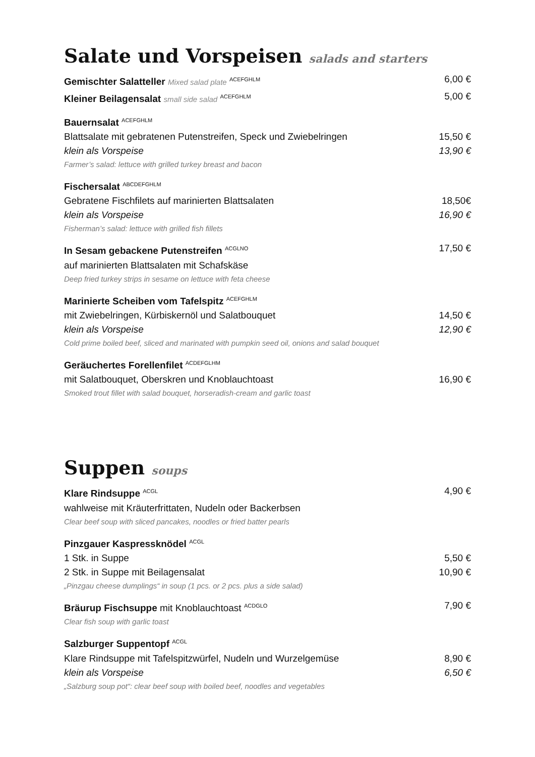Salate und Vorspeisen salads and starters
Gemischter Salatteller Mixed salad plate <sup>ACEFGHLM</sup>
6,00 €
Kleiner Beilagensalat small side salad <sup>ACEFGHLM</sup>
5,00 €
Bauernsalat <sup>ACEFGHLM</sup>
Blattsalate mit gebratenen Putenstreifen, Speck und Zwiebelringen
15,50 €
klein als Vorspeise 13,90 €
Farmer’s salad: lettuce with grilled turkey breast and bacon
Fischersalat <sup>ABCDEFGHLM</sup>
Gebratene Fischfilets auf marinierten Blattsalaten
18,50€
klein als Vorspeise 16,90 €
Fisherman’s salad: lettuce with grilled fish fillets
In Sesam gebackene Putenstreifen <sup>ACGLNO</sup>
17,50 €
auf marinierten Blattsalaten mit Schafskäse
Deep fried turkey strips in sesame on lettuce with feta cheese
Marinierte Scheiben vom Tafelspitz <sup>ACEFGHLM</sup>
mit Zwiebelringen, Kürbiskernöl und Salatbouquet
14,50 €
klein als Vorspeise 12,90 €
Cold prime boiled beef, sliced and marinated with pumpkin seed oil, onions and salad bouquet
Geräuchertes Forellenfilet <sup>ACDEFGLHM</sup>
mit Salatbouquet, Oberskren und Knoblauchtoast
16,90 €
Smoked trout fillet with salad bouquet, horseradish-cream and garlic toast
Suppen soups
Klare Rindsuppe <sup>ACGL</sup>
4,90 €
wahlweise mit Kräuterfrittaten, Nudeln oder Backerbsen
Clear beef soup with sliced pancakes, noodles or fried batter pearls
Pinzgauer Kaspressknödel <sup>ACGL</sup>
1 Stk. in Suppe 5,50 €
2 Stk. in Suppe mit Beilagensalat
10,90 €
„Pinzgau cheese dumplings“ in soup (1 pcs. or 2 pcs. plus a side salad)
Bräurup Fischsuppe mit Knoblauchtoast <sup>ACDGLO</sup>
7,90 €
Clear fish soup with garlic toast
Salzburger Suppentopf <sup>ACGL</sup>
Klare Rindsuppe mit Tafelspitzwürfel, Nudeln und Wurzelgemüse
8,90 €
klein als Vorspeise 6,50 €
„Salzburg soup pot“: clear beef soup with boiled beef, noodles and vegetables